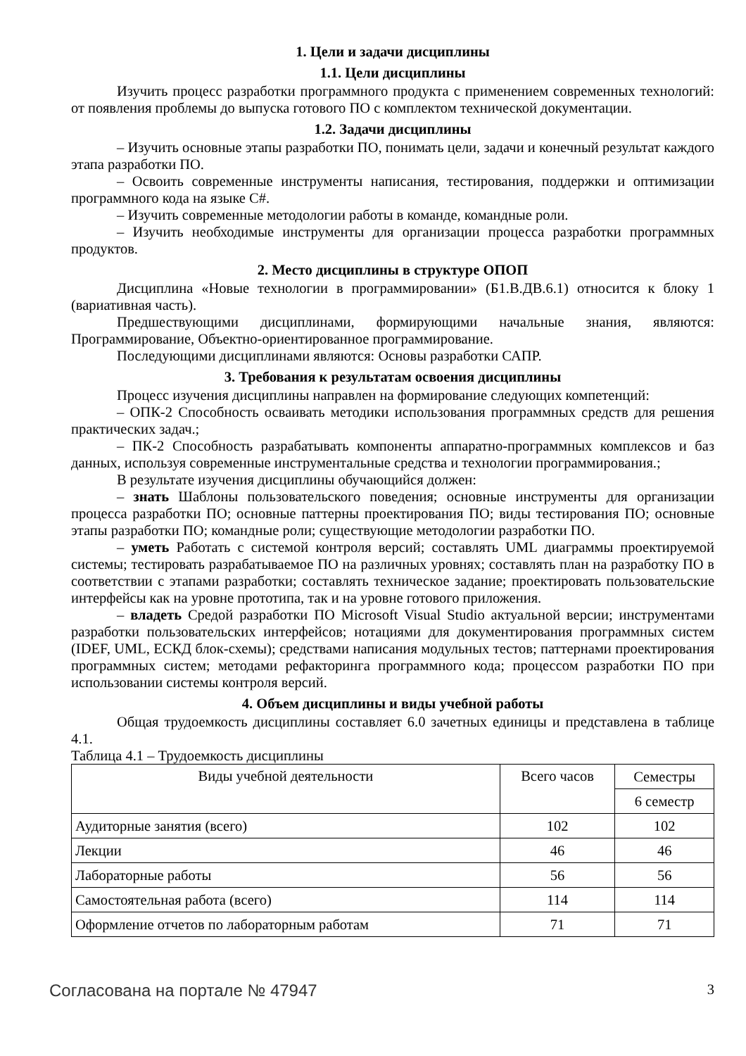1. Цели и задачи дисциплины
1.1. Цели дисциплины
Изучить процесс разработки программного продукта с применением современных технологий: от появления проблемы до выпуска готового ПО с комплектом технической документации.
1.2. Задачи дисциплины
– Изучить основные этапы разработки ПО, понимать цели, задачи и конечный результат каждого этапа разработки ПО.
– Освоить современные инструменты написания, тестирования, поддержки и оптимизации программного кода на языке C#.
– Изучить современные методологии работы в команде, командные роли.
– Изучить необходимые инструменты для организации процесса разработки программных продуктов.
2. Место дисциплины в структуре ОПОП
Дисциплина «Новые технологии в программировании» (Б1.В.ДВ.6.1) относится к блоку 1 (вариативная часть).
Предшествующими дисциплинами, формирующими начальные знания, являются: Программирование, Объектно-ориентированное программирование.
Последующими дисциплинами являются: Основы разработки САПР.
3. Требования к результатам освоения дисциплины
Процесс изучения дисциплины направлен на формирование следующих компетенций:
– ОПК-2 Способность осваивать методики использования программных средств для решения практических задач.;
– ПК-2 Способность разрабатывать компоненты аппаратно-программных комплексов и баз данных, используя современные инструментальные средства и технологии программирования.;
В результате изучения дисциплины обучающийся должен:
– знать Шаблоны пользовательского поведения; основные инструменты для организации процесса разработки ПО; основные паттерны проектирования ПО; виды тестирования ПО; основные этапы разработки ПО; командные роли; существующие методологии разработки ПО.
– уметь Работать с системой контроля версий; составлять UML диаграммы проектируемой системы; тестировать разрабатываемое ПО на различных уровнях; составлять план на разработку ПО в соответствии с этапами разработки; составлять техническое задание; проектировать пользовательские интерфейсы как на уровне прототипа, так и на уровне готового приложения.
– владеть Средой разработки ПО Microsoft Visual Studio актуальной версии; инструментами разработки пользовательских интерфейсов; нотациями для документирования программных систем (IDEF, UML, ЕСКД блок-схемы); средствами написания модульных тестов; паттернами проектирования программных систем; методами рефакторинга программного кода; процессом разработки ПО при использовании системы контроля версий.
4. Объем дисциплины и виды учебной работы
Общая трудоемкость дисциплины составляет 6.0 зачетных единицы и представлена в таблице 4.1.
Таблица 4.1 – Трудоемкость дисциплины
| Виды учебной деятельности | Всего часов | Семестры |
| --- | --- | --- |
| | | 6 семестр |
| Аудиторные занятия (всего) | 102 | 102 |
| Лекции | 46 | 46 |
| Лабораторные работы | 56 | 56 |
| Самостоятельная работа (всего) | 114 | 114 |
| Оформление отчетов по лабораторным работам | 71 | 71 |
Согласована на портале № 47947 3